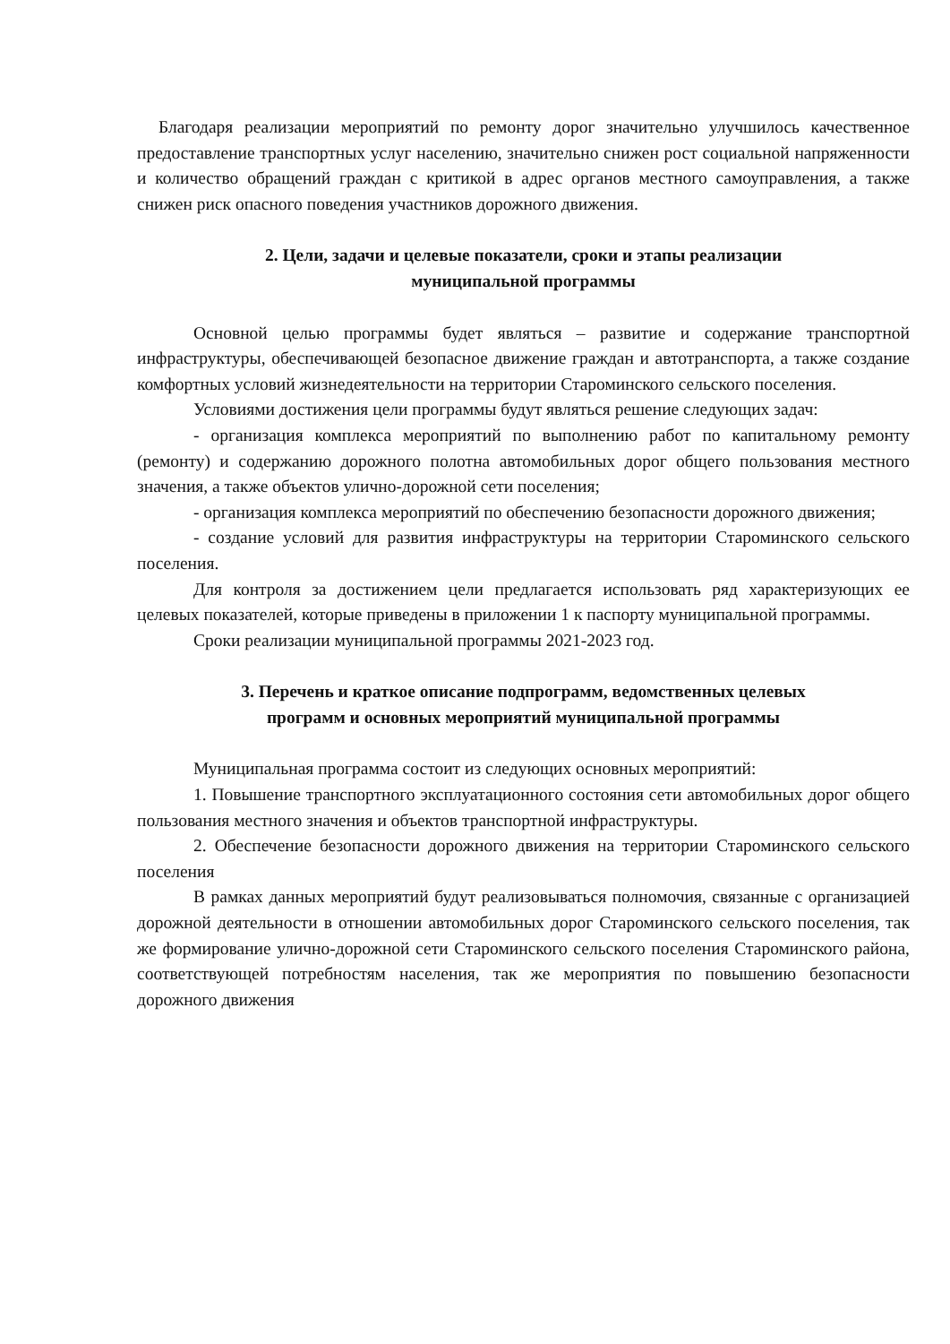Благодаря реализации мероприятий по ремонту дорог значительно улучшилось качественное предоставление транспортных услуг населению, значительно снижен рост социальной напряженности и количество обращений граждан с критикой в адрес органов местного самоуправления, а также снижен риск опасного поведения участников дорожного движения.
2. Цели, задачи и целевые показатели, сроки и этапы реализации
муниципальной программы
Основной целью программы будет являться – развитие и содержание транспортной инфраструктуры, обеспечивающей безопасное движение граждан и автотранспорта, а также создание комфортных условий жизнедеятельности на территории Староминского сельского поселения.
Условиями достижения цели программы будут являться решение следующих задач:
- организация комплекса мероприятий по выполнению работ по капитальному ремонту (ремонту) и содержанию дорожного полотна автомобильных дорог общего пользования местного значения, а также объектов улично-дорожной сети поселения;
- организация комплекса мероприятий по обеспечению безопасности дорожного движения;
- создание условий для развития инфраструктуры на территории Староминского сельского поселения.
Для контроля за достижением цели предлагается использовать ряд характеризующих ее целевых показателей, которые приведены в приложении 1 к паспорту муниципальной программы.
Сроки реализации муниципальной программы 2021-2023 год.
3. Перечень и краткое описание подпрограмм, ведомственных целевых
программ и основных мероприятий муниципальной программы
Муниципальная программа состоит из следующих основных мероприятий:
1. Повышение транспортного эксплуатационного состояния сети автомобильных дорог общего пользования местного значения и объектов транспортной инфраструктуры.
2. Обеспечение безопасности дорожного движения на территории Староминского сельского поселения
В рамках данных мероприятий будут реализовываться полномочия, связанные с организацией дорожной деятельности в отношении автомобильных дорог Староминского сельского поселения, так же формирование улично-дорожной сети Староминского сельского поселения Староминского района, соответствующей потребностям населения, так же мероприятия по повышению безопасности дорожного движения